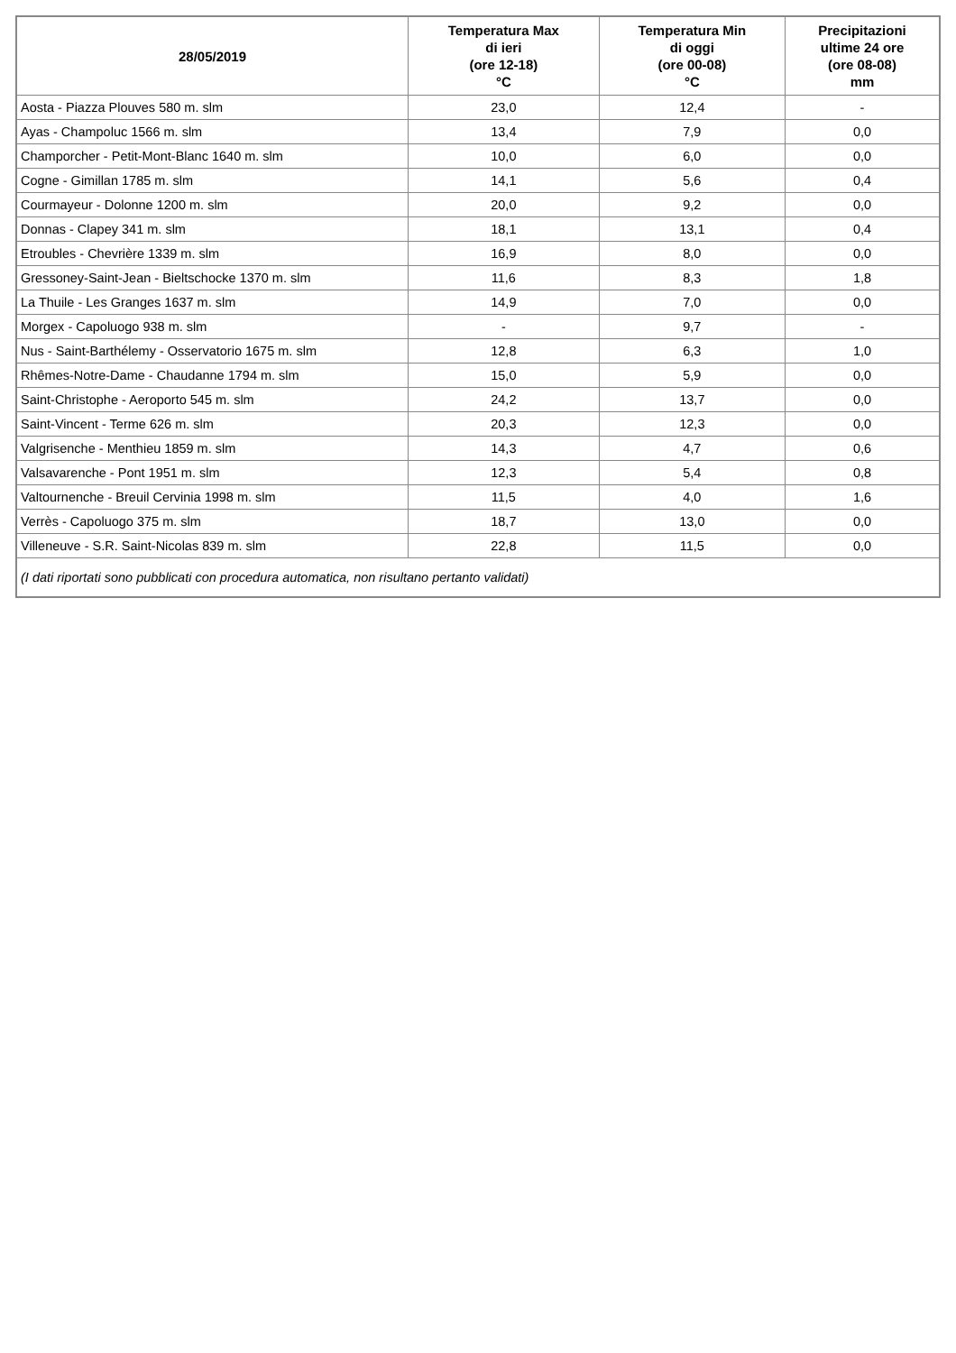| 28/05/2019 | Temperatura Max di ieri (ore 12-18) °C | Temperatura Min di oggi (ore 00-08) °C | Precipitazioni ultime 24 ore (ore 08-08) mm |
| --- | --- | --- | --- |
| Aosta - Piazza Plouves 580 m. slm | 23,0 | 12,4 | - |
| Ayas - Champoluc 1566 m. slm | 13,4 | 7,9 | 0,0 |
| Champorcher - Petit-Mont-Blanc 1640 m. slm | 10,0 | 6,0 | 0,0 |
| Cogne - Gimillan 1785 m. slm | 14,1 | 5,6 | 0,4 |
| Courmayeur - Dolonne 1200 m. slm | 20,0 | 9,2 | 0,0 |
| Donnas - Clapey 341 m. slm | 18,1 | 13,1 | 0,4 |
| Etroubles - Chevrière 1339 m. slm | 16,9 | 8,0 | 0,0 |
| Gressoney-Saint-Jean - Bieltschocke 1370 m. slm | 11,6 | 8,3 | 1,8 |
| La Thuile - Les Granges 1637 m. slm | 14,9 | 7,0 | 0,0 |
| Morgex - Capoluogo 938 m. slm | - | 9,7 | - |
| Nus - Saint-Barthélemy - Osservatorio 1675 m. slm | 12,8 | 6,3 | 1,0 |
| Rhêmes-Notre-Dame - Chaudanne 1794 m. slm | 15,0 | 5,9 | 0,0 |
| Saint-Christophe - Aeroporto 545 m. slm | 24,2 | 13,7 | 0,0 |
| Saint-Vincent - Terme 626 m. slm | 20,3 | 12,3 | 0,0 |
| Valgrisenche - Menthieu 1859 m. slm | 14,3 | 4,7 | 0,6 |
| Valsavarenche - Pont 1951 m. slm | 12,3 | 5,4 | 0,8 |
| Valtournenche - Breuil Cervinia 1998 m. slm | 11,5 | 4,0 | 1,6 |
| Verrès - Capoluogo 375 m. slm | 18,7 | 13,0 | 0,0 |
| Villeneuve - S.R. Saint-Nicolas 839 m. slm | 22,8 | 11,5 | 0,0 |
| (I dati riportati sono pubblicati con procedura automatica, non risultano pertanto validati) | | | |